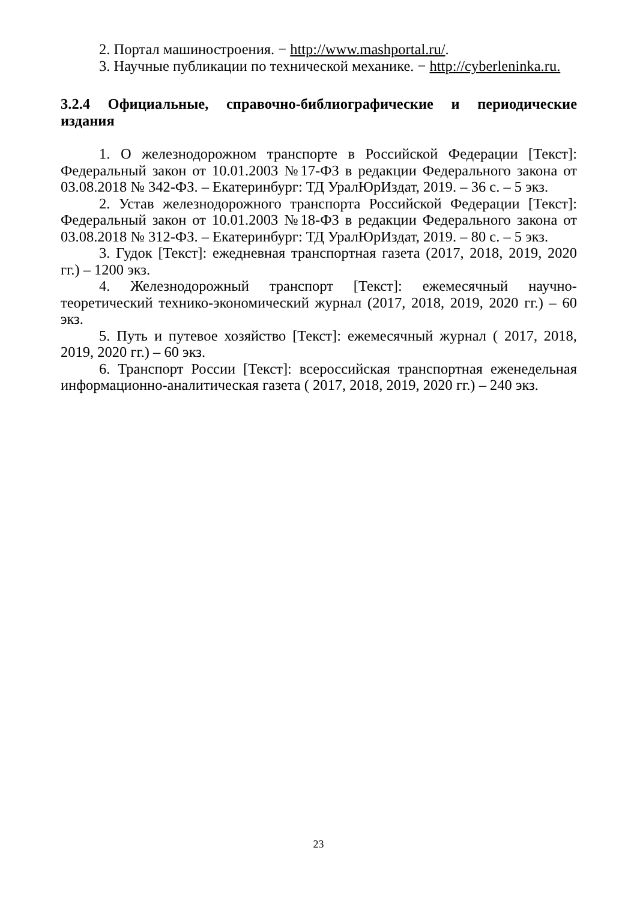2. Портал машиностроения. − http://www.mashportal.ru/.
3. Научные публикации по технической механике. − http://cyberleninka.ru.
3.2.4 Официальные, справочно-библиографические и периодические издания
1. О железнодорожном транспорте в Российской Федерации [Текст]: Федеральный закон от 10.01.2003 №17-ФЗ в редакции Федерального закона от 03.08.2018 № 342-ФЗ. – Екатеринбург: ТД УралЮрИздат, 2019. – 36 с. – 5 экз.
2. Устав железнодорожного транспорта Российской Федерации [Текст]: Федеральный закон от 10.01.2003 №18-ФЗ в редакции Федерального закона от 03.08.2018 № 312-ФЗ. – Екатеринбург: ТД УралЮрИздат, 2019. – 80 с. – 5 экз.
3. Гудок [Текст]: ежедневная транспортная газета (2017, 2018, 2019, 2020 гг.) – 1200 экз.
4. Железнодорожный транспорт [Текст]: ежемесячный научно-теоретический технико-экономический журнал (2017, 2018, 2019, 2020 гг.) – 60 экз.
5. Путь и путевое хозяйство [Текст]: ежемесячный журнал ( 2017, 2018, 2019, 2020 гг.) – 60 экз.
6. Транспорт России [Текст]: всероссийская транспортная еженедельная информационно-аналитическая газета ( 2017, 2018, 2019, 2020 гг.) – 240 экз.
23